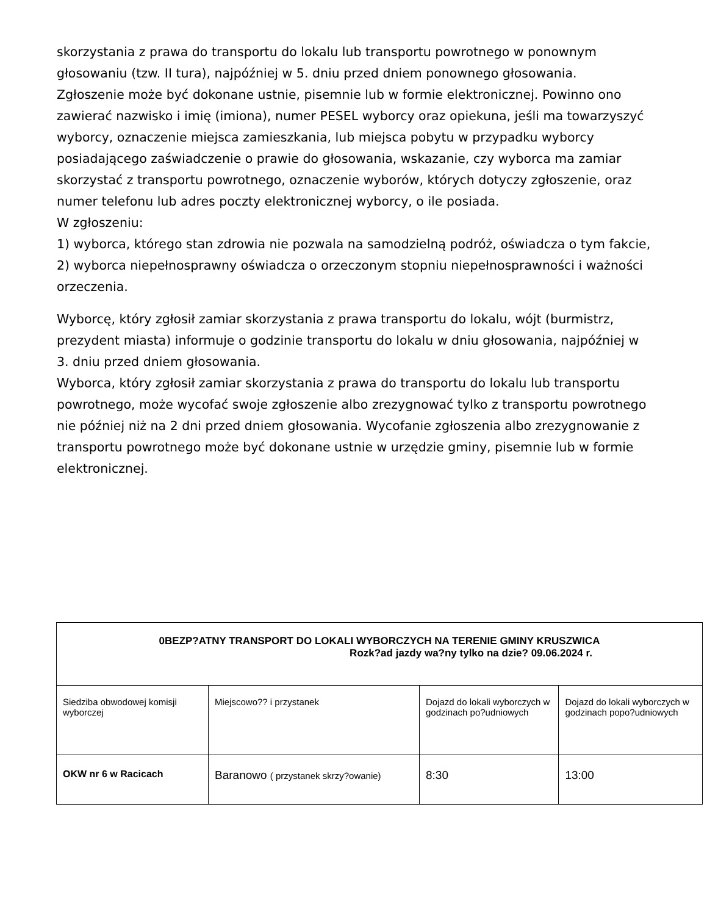skorzystania z prawa do transportu do lokalu lub transportu powrotnego w ponownym głosowaniu (tzw. II tura), najpóźniej w 5. dniu przed dniem ponownego głosowania.
Zgłoszenie może być dokonane ustnie, pisemnie lub w formie elektronicznej. Powinno ono zawierać nazwisko i imię (imiona), numer PESEL wyborcy oraz opiekuna, jeśli ma towarzyszyć wyborcy, oznaczenie miejsca zamieszkania, lub miejsca pobytu w przypadku wyborcy posiadającego zaświadczenie o prawie do głosowania, wskazanie, czy wyborca ma zamiar skorzystać z transportu powrotnego, oznaczenie wyborów, których dotyczy zgłoszenie, oraz numer telefonu lub adres poczty elektronicznej wyborcy, o ile posiada.
W zgłoszeniu:
1) wyborca, którego stan zdrowia nie pozwala na samodzielną podróż, oświadcza o tym fakcie,
2) wyborca niepełnosprawny oświadcza o orzeczonym stopniu niepełnosprawności i ważności orzeczenia.
Wyborcę, który zgłosił zamiar skorzystania z prawa transportu do lokalu, wójt (burmistrz, prezydent miasta) informuje o godzinie transportu do lokalu w dniu głosowania, najpóźniej w 3. dniu przed dniem głosowania.
Wyborca, który zgłosił zamiar skorzystania z prawa do transportu do lokalu lub transportu powrotnego, może wycofać swoje zgłoszenie albo zrezygnować tylko z transportu powrotnego nie później niż na 2 dni przed dniem głosowania. Wycofanie zgłoszenia albo zrezygnowanie z transportu powrotnego może być dokonane ustnie w urzędzie gminy, pisemnie lub w formie elektronicznej.
| 0BEZP?ATNY TRANSPORT DO LOKALI WYBORCZYCH NA TERENIE GMINY KRUSZWICA Rozk?ad jazdy wa?ny tylko na dzie? 09.06.2024 r. | | | |
| --- | --- | --- | --- |
| Siedziba obwodowej komisji wyborczej | Miejscowo?? i przystanek | Dojazd do lokali wyborczych w godzinach po?udniowych | Dojazd do lokali wyborczych w godzinach popo?udniowych |
| OKW nr 6 w Racicach | Baranowo ( przystanek skrzy?owanie) | 8:30 | 13:00 |